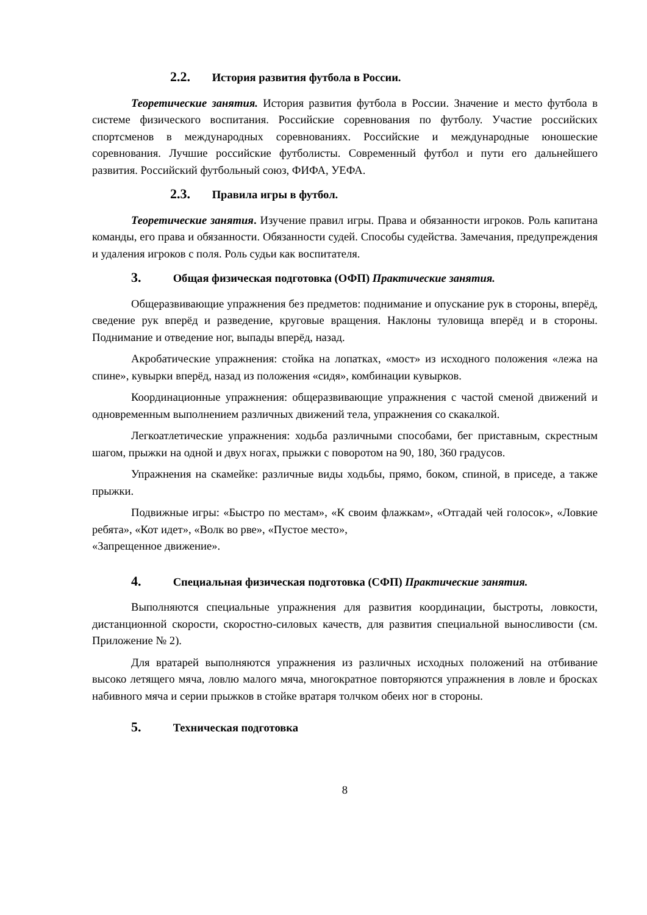2.2. История развития футбола в России.
Теоретические занятия. История развития футбола в России. Значение и место футбола в системе физического воспитания. Российские соревнования по футболу. Участие российских спортсменов в международных соревнованиях. Российские и международные юношеские соревнования. Лучшие российские футболисты. Современный футбол и пути его дальнейшего развития. Российский футбольный союз, ФИФА, УЕФА.
2.3. Правила игры в футбол.
Теоретические занятия. Изучение правил игры. Права и обязанности игроков. Роль капитана команды, его права и обязанности. Обязанности судей. Способы судейства. Замечания, предупреждения и удаления игроков с поля. Роль судьи как воспитателя.
3. Общая физическая подготовка (ОФП) Практические занятия.
Общеразвивающие упражнения без предметов: поднимание и опускание рук в стороны, вперёд, сведение рук вперёд и разведение, круговые вращения. Наклоны туловища вперёд и в стороны. Поднимание и отведение ног, выпады вперёд, назад.
Акробатические упражнения: стойка на лопатках, «мост» из исходного положения «лежа на спине», кувырки вперёд, назад из положения «сидя», комбинации кувырков.
Координационные упражнения: общеразвивающие упражнения с частой сменой движений и одновременным выполнением различных движений тела, упражнения со скакалкой.
Легкоатлетические упражнения: ходьба различными способами, бег приставным, скрестным шагом, прыжки на одной и двух ногах, прыжки с поворотом на 90, 180, 360 градусов.
Упражнения на скамейке: различные виды ходьбы, прямо, боком, спиной, в приседе, а также прыжки.
Подвижные игры: «Быстро по местам», «К своим флажкам», «Отгадай чей голосок», «Ловкие ребята», «Кот идет», «Волк во рве», «Пустое место»,
«Запрещенное движение».
4. Специальная физическая подготовка (СФП) Практические занятия.
Выполняются специальные упражнения для развития координации, быстроты, ловкости, дистанционной скорости, скоростно-силовых качеств, для развития специальной выносливости (см. Приложение № 2).
Для вратарей выполняются упражнения из различных исходных положений на отбивание высоко летящего мяча, ловлю малого мяча, многократное повторяются упражнения в ловле и бросках набивного мяча и серии прыжков в стойке вратаря толчком обеих ног в стороны.
5. Техническая подготовка
8